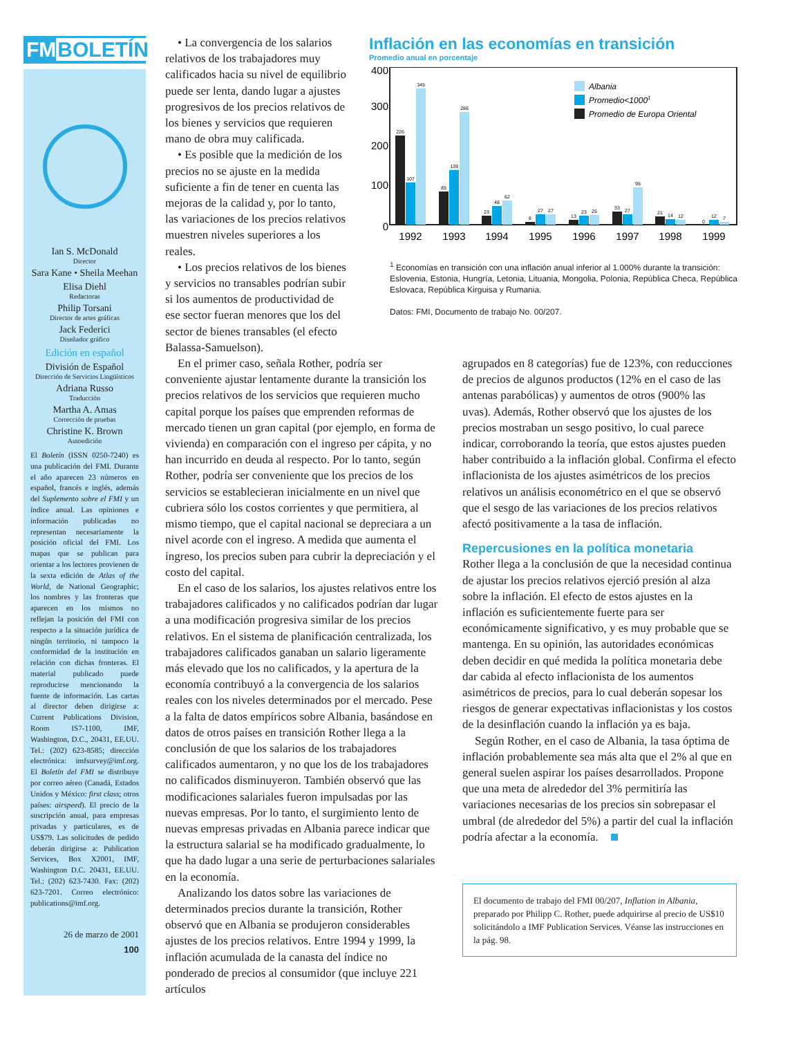FMBOLETÍN
Ian S. McDonald
Director
Sara Kane • Sheila Meehan
Elisa Diehl
Redactoras
Philip Torsani
Director de artes gráficas
Jack Federici
Diseñador gráfico
Edición en español
División de Español
Dirección de Servicios Lingüísticos
Adriana Russo
Traducción
Martha A. Amas
Corrección de pruebas
Christine K. Brown
Autoedición
El Boletín (ISSN 0250-7240) es una publicación del FMI. Durante el año aparecen 23 números en español, francés e inglés, además del Suplemento sobre el FMI y un índice anual. Las opiniones e información publicadas no representan necesariamente la posición oficial del FMI. Los mapas que se publican para orientar a los lectores provienen de la sexta edición de Atlas of the World, de National Geographic; los nombres y las fronteras que aparecen en los mismos no reflejan la posición del FMI con respecto a la situación jurídica de ningún territorio, ni tampoco la conformidad de la institución en relación con dichas fronteras. El material publicado puede reproducirse mencionando la fuente de información. Las cartas al director deben dirigirse a: Current Publications Division, Room IS7-1100, IMF, Washington, D.C., 20431, EE.UU. Tel.: (202) 623-8585; dirección electrónica: imfsurvey@imf.org. El Boletín del FMI se distribuye por correo aéreo (Canadá, Estados Unidos y México: first class; otros países: airspeed). El precio de la suscripción anual, para empresas privadas y particulares, es de US$79. Las solicitudes de pedido deberán dirigirse a: Publication Services, Box X2001, IMF, Washington D.C. 20431, EE.UU. Tel.: (202) 623-7430. Fax: (202) 623-7201. Correo electrónico: publications@imf.org.
26 de marzo de 2001
100
• La convergencia de los salarios relativos de los trabajadores muy calificados hacia su nivel de equilibrio puede ser lenta, dando lugar a ajustes progresivos de los precios relativos de los bienes y servicios que requieren mano de obra muy calificada.
• Es posible que la medición de los precios no se ajuste en la medida suficiente a fin de tener en cuenta las mejoras de la calidad y, por lo tanto, las variaciones de los precios relativos muestren niveles superiores a los reales.
• Los precios relativos de los bienes y servicios no transables podrían subir si los aumentos de productividad de ese sector fueran menores que los del sector de bienes transables (el efecto Balassa-Samuelson).
Inflación en las economías en transición
Promedio anual en porcentaje
400
300
200
100
0
226
107
345
85
139
286
23
48
62
8
27
27
13
23
25
33
27
95
21
14
12
0
12
7
1992
1993
1994
1995
1996
1997
1998
1999
Albania
Promedio<10001
Promedio de Europa Oriental
<sup>1</sup> Economías en transición con una inflación anual inferior al 1.000% durante la transición: Eslovenia, Estonia, Hungría, Letonia, Lituania, Mongolia, Polonia, República Checa, República Eslovaca, República Kirguisa y Rumania.
Datos: FMI, Documento de trabajo No. 00/207.
En el primer caso, señala Rother, podría ser conveniente ajustar lentamente durante la transición los precios relativos de los servicios que requieren mucho capital porque los países que emprenden reformas de mercado tienen un gran capital (por ejemplo, en forma de vivienda) en comparación con el ingreso per cápita, y no han incurrido en deuda al respecto. Por lo tanto, según Rother, podría ser conveniente que los precios de los servicios se establecieran inicialmente en un nivel que cubriera sólo los costos corrientes y que permitiera, al mismo tiempo, que el capital nacional se depreciara a un nivel acorde con el ingreso. A medida que aumenta el ingreso, los precios suben para cubrir la depreciación y el costo del capital.
En el caso de los salarios, los ajustes relativos entre los trabajadores calificados y no calificados podrían dar lugar a una modificación progresiva similar de los precios relativos. En el sistema de planificación centralizada, los trabajadores calificados ganaban un salario ligeramente más elevado que los no calificados, y la apertura de la economía contribuyó a la convergencia de los salarios reales con los niveles determinados por el mercado. Pese a la falta de datos empíricos sobre Albania, basándose en datos de otros países en transición Rother llega a la conclusión de que los salarios de los trabajadores calificados aumentaron, y no que los de los trabajadores no calificados disminuyeron. También observó que las modificaciones salariales fueron impulsadas por las nuevas empresas. Por lo tanto, el surgimiento lento de nuevas empresas privadas en Albania parece indicar que la estructura salarial se ha modificado gradualmente, lo que ha dado lugar a una serie de perturbaciones salariales en la economía.
Analizando los datos sobre las variaciones de determinados precios durante la transición, Rother observó que en Albania se produjeron considerables ajustes de los precios relativos. Entre 1994 y 1999, la inflación acumulada de la canasta del índice no ponderado de precios al consumidor (que incluye 221 artículos
agrupados en 8 categorías) fue de 123%, con reducciones de precios de algunos productos (12% en el caso de las antenas parabólicas) y aumentos de otros (900% las uvas). Además, Rother observó que los ajustes de los precios mostraban un sesgo positivo, lo cual parece indicar, corroborando la teoría, que estos ajustes pueden haber contribuido a la inflación global. Confirma el efecto inflacionista de los ajustes asimétricos de los precios relativos un análisis econométrico en el que se observó que el sesgo de las variaciones de los precios relativos afectó positivamente a la tasa de inflación.
Repercusiones en la política monetaria
Rother llega a la conclusión de que la necesidad continua de ajustar los precios relativos ejerció presión al alza sobre la inflación. El efecto de estos ajustes en la inflación es suficientemente fuerte para ser económicamente significativo, y es muy probable que se mantenga. En su opinión, las autoridades económicas deben decidir en qué medida la política monetaria debe dar cabida al efecto inflacionista de los aumentos asimétricos de precios, para lo cual deberán sopesar los riesgos de generar expectativas inflacionistas y los costos de la desinflación cuando la inflación ya es baja.
Según Rother, en el caso de Albania, la tasa óptima de inflación probablemente sea más alta que el 2% al que en general suelen aspirar los países desarrollados. Propone que una meta de alrededor del 3% permitiría las variaciones necesarias de los precios sin sobrepasar el umbral (de alrededor del 5%) a partir del cual la inflación podría afectar a la economía.
El documento de trabajo del FMI 00/207, Inflation in Albania, preparado por Philipp C. Rother, puede adquirirse al precio de US$10 solicitándolo a IMF Publication Services. Véanse las instrucciones en la pág. 98.